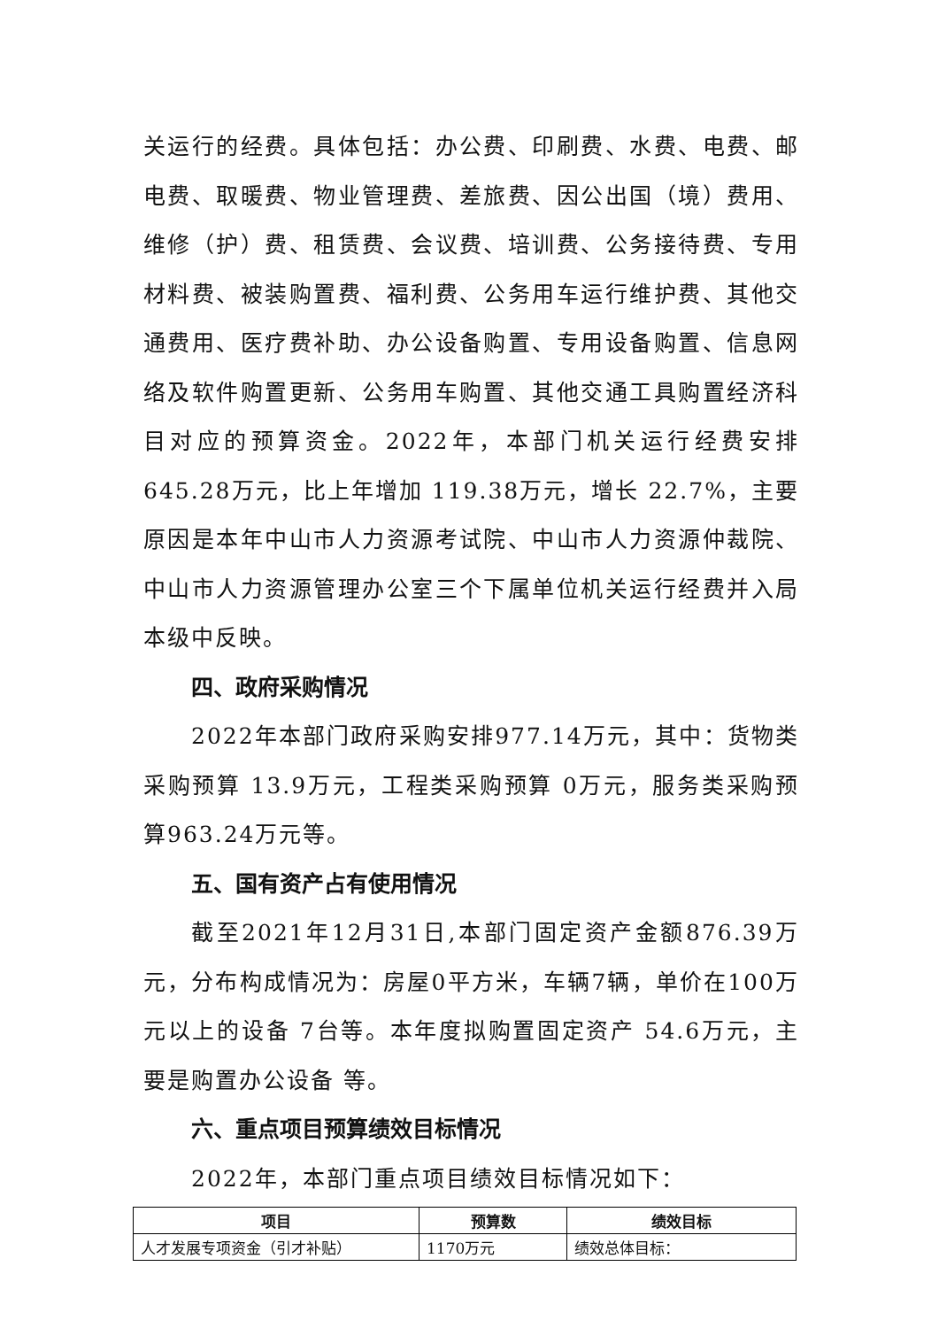关运行的经费。具体包括：办公费、印刷费、水费、电费、邮电费、取暖费、物业管理费、差旅费、因公出国（境）费用、维修（护）费、租赁费、会议费、培训费、公务接待费、专用材料费、被装购置费、福利费、公务用车运行维护费、其他交通费用、医疗费补助、办公设备购置、专用设备购置、信息网络及软件购置更新、公务用车购置、其他交通工具购置经济科目对应的预算资金。2022年，本部门机关运行经费安排645.28万元，比上年增加 119.38万元，增长 22.7%，主要原因是本年中山市人力资源考试院、中山市人力资源仲裁院、中山市人力资源管理办公室三个下属单位机关运行经费并入局本级中反映。
四、政府采购情况
2022年本部门政府采购安排977.14万元，其中：货物类采购预算 13.9万元，工程类采购预算 0万元，服务类采购预算963.24万元等。
五、国有资产占有使用情况
截至2021年12月31日,本部门固定资产金额876.39万元，分布构成情况为：房屋0平方米，车辆7辆，单价在100万元以上的设备 7台等。本年度拟购置固定资产 54.6万元，主要是购置办公设备 等。
六、重点项目预算绩效目标情况
2022年，本部门重点项目绩效目标情况如下：
| 项目 | 预算数 | 绩效目标 |
| --- | --- | --- |
| 人才发展专项资金（引才补贴） | 1170万元 | 绩效总体目标： |